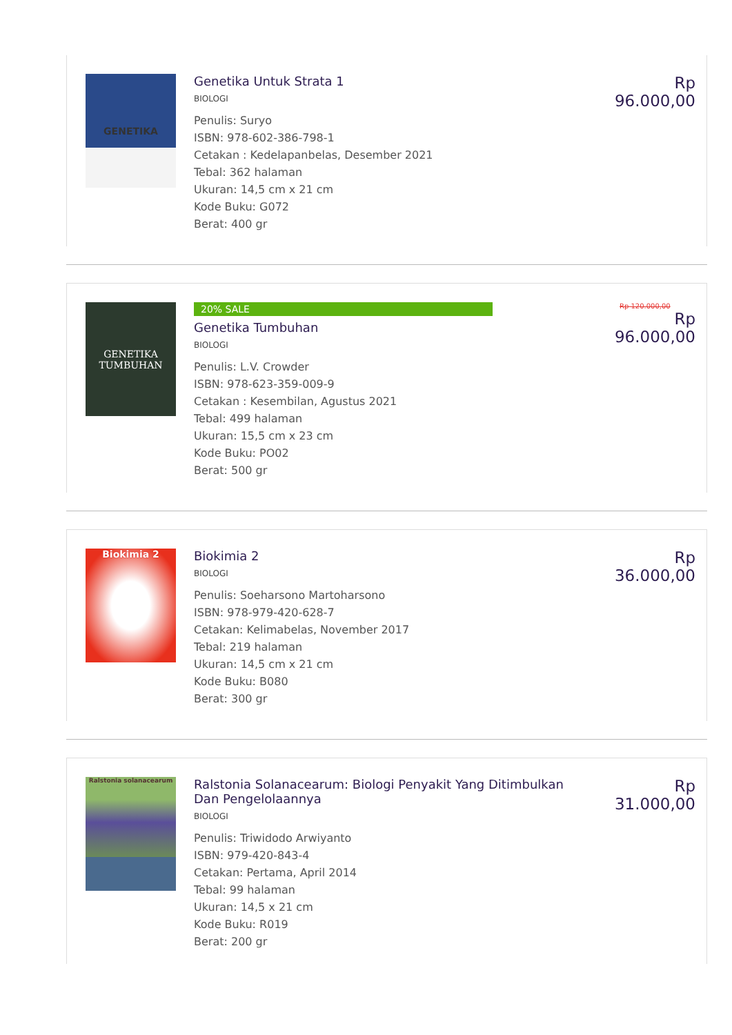GENETIKA
Genetika Untuk Strata 1
BIOLOGI
Penulis: Suryo
ISBN: 978-602-386-798-1
Cetakan : Kedelapanbelas, Desember 2021
Tebal: 362 halaman
Ukuran: 14,5 cm x 21 cm
Kode Buku: G072
Berat: 400 gr
Rp 96.000,00
GENETIKA TUMBUHAN
20% SALE
Genetika Tumbuhan
BIOLOGI
Penulis: L.V. Crowder
ISBN: 978-623-359-009-9
Cetakan : Kesembilan, Agustus 2021
Tebal: 499 halaman
Ukuran: 15,5 cm x 23 cm
Kode Buku: PO02
Berat: 500 gr
Rp 120.000,00
Rp 96.000,00
Biokimia 2
Biokimia 2
BIOLOGI
Penulis: Soeharsono Martoharsono
ISBN: 978-979-420-628-7
Cetakan: Kelimabelas, November 2017
Tebal: 219 halaman
Ukuran: 14,5 cm x 21 cm
Kode Buku: B080
Berat: 300 gr
Rp 36.000,00
Ralstonia solanacearum
Ralstonia Solanacearum: Biologi Penyakit Yang Ditimbulkan Dan Pengelolaannya
BIOLOGI
Penulis: Triwidodo Arwiyanto
ISBN: 979-420-843-4
Cetakan: Pertama, April 2014
Tebal: 99 halaman
Ukuran: 14,5 x 21 cm
Kode Buku: R019
Berat: 200 gr
Rp 31.000,00